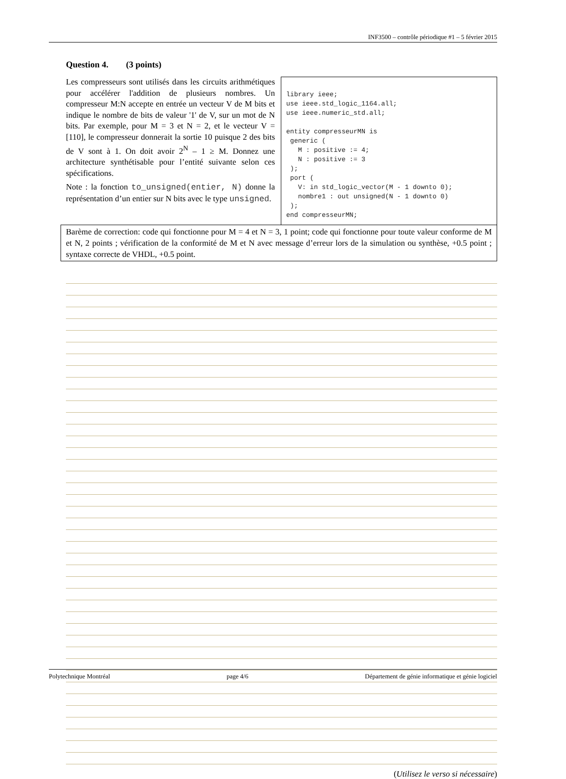INF3500 – contrôle périodique #1 – 5 février 2015
Question 4. (3 points)
Les compresseurs sont utilisés dans les circuits arithmétiques pour accélérer l'addition de plusieurs nombres. Un compresseur M:N accepte en entrée un vecteur V de M bits et indique le nombre de bits de valeur '1' de V, sur un mot de N bits. Par exemple, pour M = 3 et N = 2, et le vecteur V = [110], le compresseur donnerait la sortie 10 puisque 2 des bits de V sont à 1. On doit avoir 2<sup>N</sup> – 1 ≥ M. Donnez une architecture synthétisable pour l’entité suivante selon ces spécifications.
Note : la fonction to_unsigned(entier, N) donne la représentation d’un entier sur N bits avec le type unsigned.
library ieee; use ieee.std_logic_1164.all; use ieee.numeric_std.all; entity compresseurMN is generic ( M : positive := 4; N : positive := 3 ); port ( V: in std_logic_vector(M - 1 downto 0); nombre1 : out unsigned(N - 1 downto 0) ); end compresseurMN;
Barème de correction: code qui fonctionne pour M = 4 et N = 3, 1 point; code qui fonctionne pour toute valeur conforme de M et N, 2 points ; vérification de la conformité de M et N avec message d’erreur lors de la simulation ou synthèse, +0.5 point ; syntaxe correcte de VHDL, +0.5 point.
(Utilisez le verso si nécessaire)
Polytechnique Montréal page 4/6 Département de génie informatique et génie logiciel